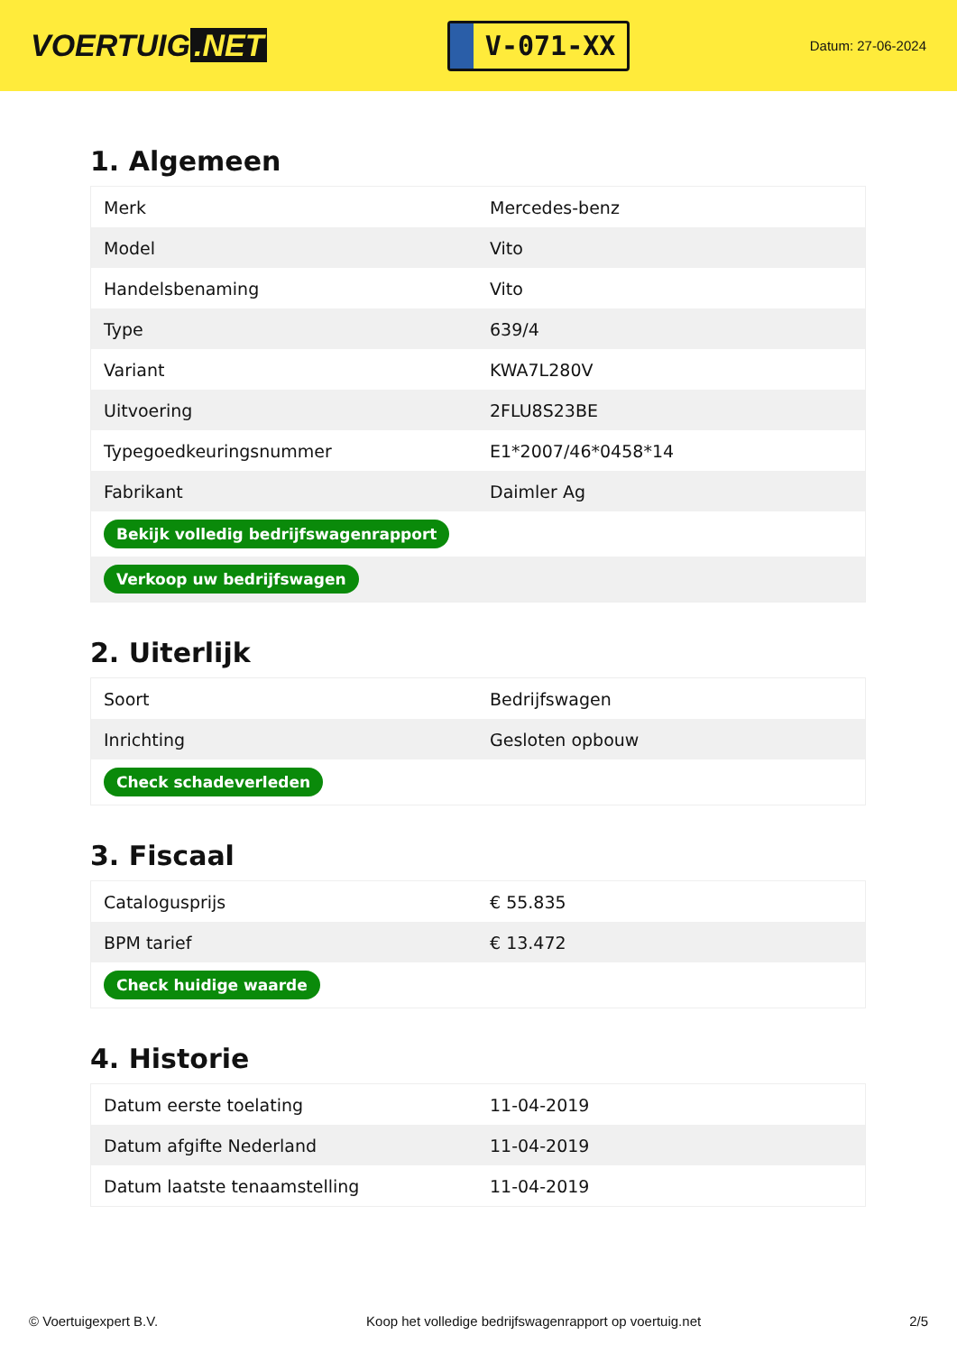VOERTUIG.NET
V-071-XX
Datum: 27-06-2024
1. Algemeen
| Merk | Mercedes-benz |
| Model | Vito |
| Handelsbenaming | Vito |
| Type | 639/4 |
| Variant | KWA7L280V |
| Uitvoering | 2FLU8S23BE |
| Typegoedkeuringsnummer | E1*2007/46*0458*14 |
| Fabrikant | Daimler Ag |
| Bekijk volledig bedrijfswagenrapport | |
| Verkoop uw bedrijfswagen | |
2. Uiterlijk
| Soort | Bedrijfswagen |
| Inrichting | Gesloten opbouw |
| Check schadeverleden | |
3. Fiscaal
| Catalogusprijs | € 55.835 |
| BPM tarief | € 13.472 |
| Check huidige waarde | |
4. Historie
| Datum eerste toelating | 11-04-2019 |
| Datum afgifte Nederland | 11-04-2019 |
| Datum laatste tenaamstelling | 11-04-2019 |
© Voertuigexpert B.V. Koop het volledige bedrijfswagenrapport op voertuig.net 2/5